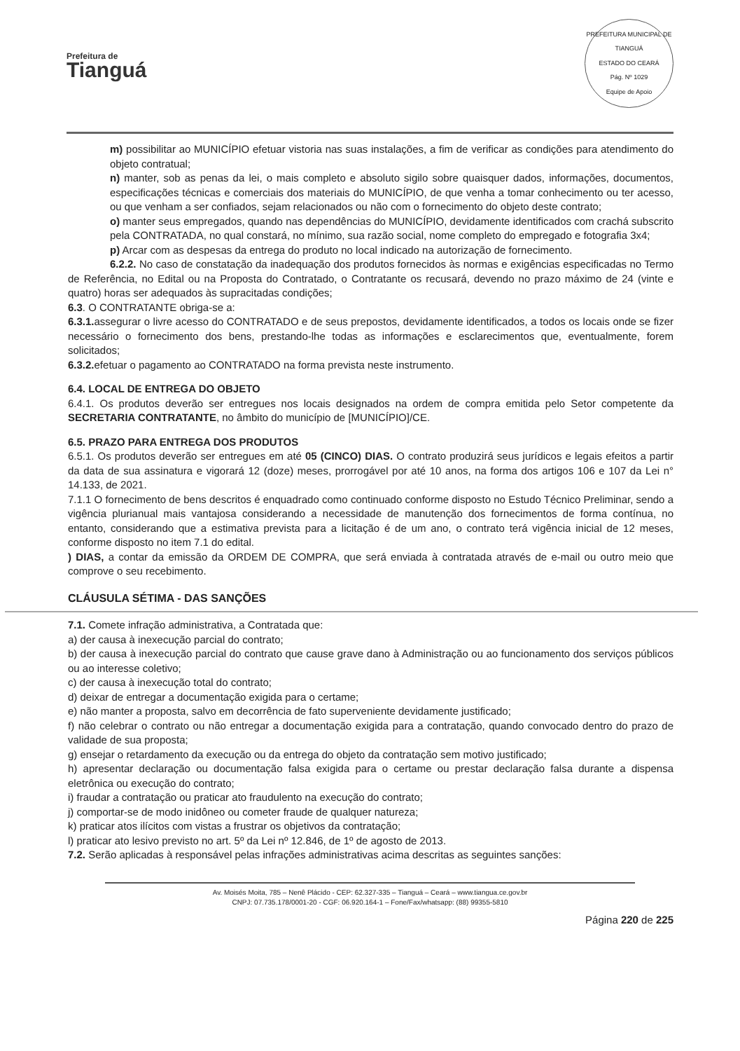Prefeitura de
Tianguá
PREFEITURA MUNICIPAL DE TIANGUÁ
ESTADO DO CEARÁ
Pág. Nº 1029
Equipe de Apoio
m) possibilitar ao MUNICÍPIO efetuar vistoria nas suas instalações, a fim de verificar as condições para atendimento do objeto contratual;
n) manter, sob as penas da lei, o mais completo e absoluto sigilo sobre quaisquer dados, informações, documentos, especificações técnicas e comerciais dos materiais do MUNICÍPIO, de que venha a tomar conhecimento ou ter acesso, ou que venham a ser confiados, sejam relacionados ou não com o fornecimento do objeto deste contrato;
o) manter seus empregados, quando nas dependências do MUNICÍPIO, devidamente identificados com crachá subscrito pela CONTRATADA, no qual constará, no mínimo, sua razão social, nome completo do empregado e fotografia 3x4;
p) Arcar com as despesas da entrega do produto no local indicado na autorização de fornecimento.
6.2.2. No caso de constatação da inadequação dos produtos fornecidos às normas e exigências especificadas no Termo de Referência, no Edital ou na Proposta do Contratado, o Contratante os recusará, devendo no prazo máximo de 24 (vinte e quatro) horas ser adequados às supracitadas condições;
6.3. O CONTRATANTE obriga-se a:
6.3.1. assegurar o livre acesso do CONTRATADO e de seus prepostos, devidamente identificados, a todos os locais onde se fizer necessário o fornecimento dos bens, prestando-lhe todas as informações e esclarecimentos que, eventualmente, forem solicitados;
6.3.2. efetuar o pagamento ao CONTRATADO na forma prevista neste instrumento.
6.4. LOCAL DE ENTREGA DO OBJETO
6.4.1. Os produtos deverão ser entregues nos locais designados na ordem de compra emitida pelo Setor competente da SECRETARIA CONTRATANTE, no âmbito do município de [MUNICÍPIO]/CE.
6.5. PRAZO PARA ENTREGA DOS PRODUTOS
6.5.1. Os produtos deverão ser entregues em até 05 (CINCO) DIAS. O contrato produzirá seus jurídicos e legais efeitos a partir da data de sua assinatura e vigorará 12 (doze) meses, prorrogável por até 10 anos, na forma dos artigos 106 e 107 da Lei n° 14.133, de 2021.
7.1.1 O fornecimento de bens descritos é enquadrado como continuado conforme disposto no Estudo Técnico Preliminar, sendo a vigência plurianual mais vantajosa considerando a necessidade de manutenção dos fornecimentos de forma contínua, no entanto, considerando que a estimativa prevista para a licitação é de um ano, o contrato terá vigência inicial de 12 meses, conforme disposto no item 7.1 do edital.
) DIAS, a contar da emissão da ORDEM DE COMPRA, que será enviada à contratada através de e-mail ou outro meio que comprove o seu recebimento.
CLÁUSULA SÉTIMA - DAS SANÇÕES
7.1. Comete infração administrativa, a Contratada que:
a) der causa à inexecução parcial do contrato;
b) der causa à inexecução parcial do contrato que cause grave dano à Administração ou ao funcionamento dos serviços públicos ou ao interesse coletivo;
c) der causa à inexecução total do contrato;
d) deixar de entregar a documentação exigida para o certame;
e) não manter a proposta, salvo em decorrência de fato superveniente devidamente justificado;
f) não celebrar o contrato ou não entregar a documentação exigida para a contratação, quando convocado dentro do prazo de validade de sua proposta;
g) ensejar o retardamento da execução ou da entrega do objeto da contratação sem motivo justificado;
h) apresentar declaração ou documentação falsa exigida para o certame ou prestar declaração falsa durante a dispensa eletrônica ou execução do contrato;
i) fraudar a contratação ou praticar ato fraudulento na execução do contrato;
j) comportar-se de modo inidôneo ou cometer fraude de qualquer natureza;
k) praticar atos ilícitos com vistas a frustrar os objetivos da contratação;
l) praticar ato lesivo previsto no art. 5º da Lei nº 12.846, de 1º de agosto de 2013.
7.2. Serão aplicadas à responsável pelas infrações administrativas acima descritas as seguintes sanções:
Av. Moisés Moita, 785 – Nenê Plácido - CEP: 62.327-335 – Tianguá – Ceará – www.tiangua.ce.gov.br
CNPJ: 07.735.178/0001-20 - CGF: 06.920.164-1 – Fone/Fax/whatsapp: (88) 99355-5810
Página 220 de 225